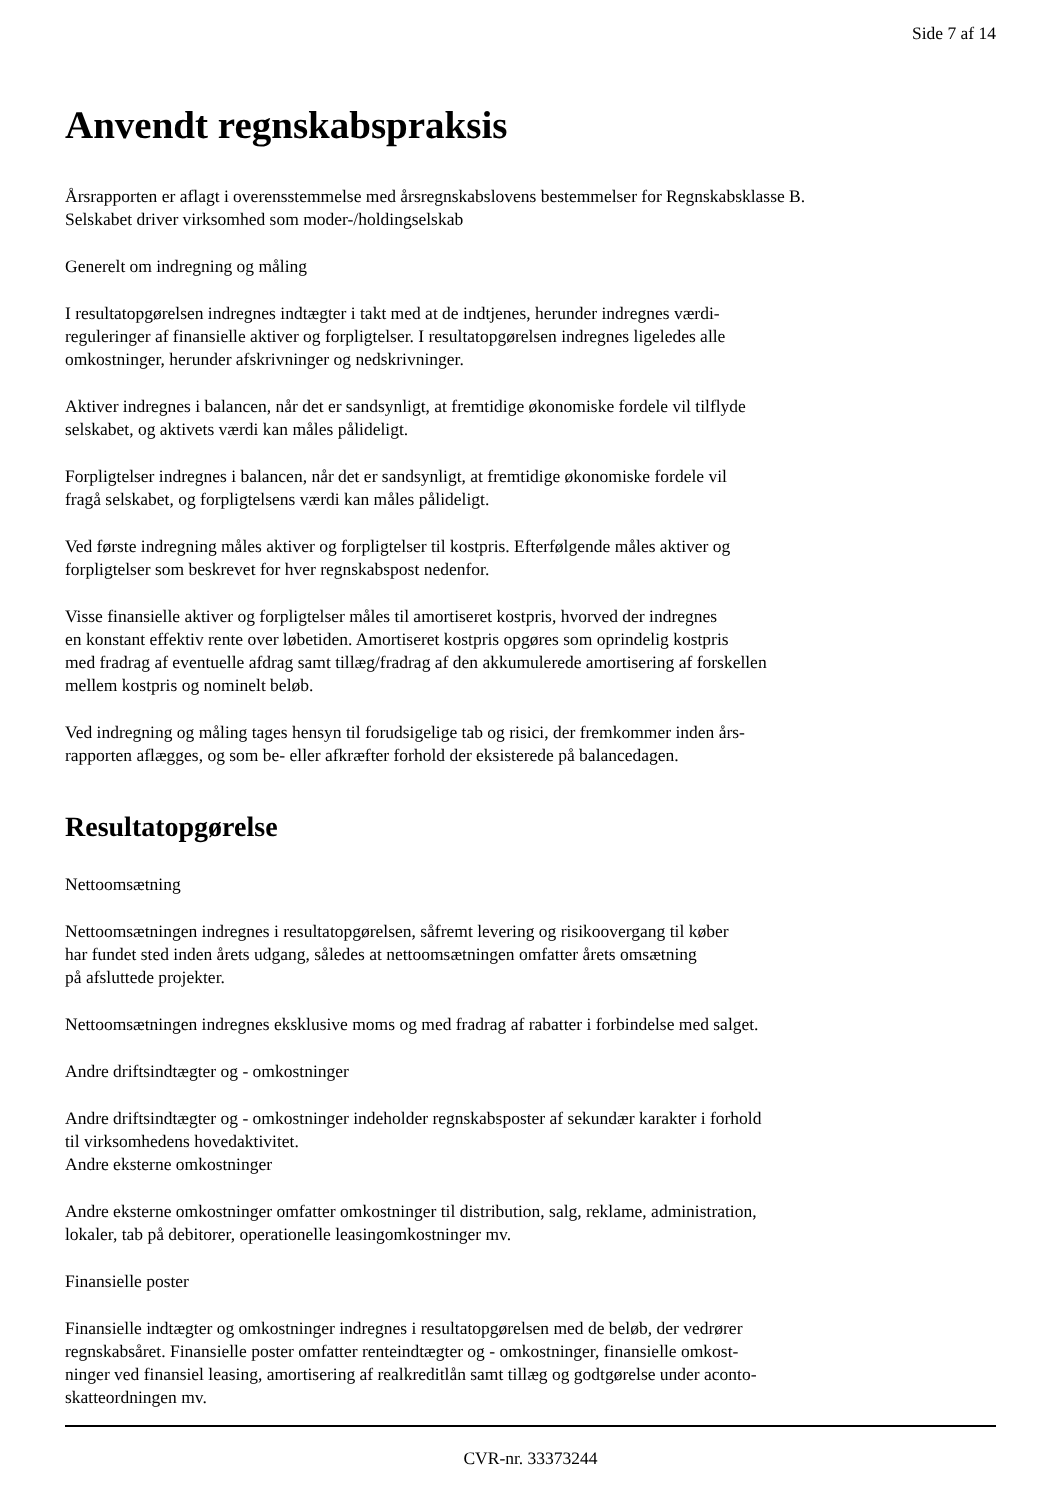Side 7 af 14
Anvendt regnskabspraksis
Årsrapporten er aflagt i overensstemmelse med årsregnskabslovens bestemmelser for Regnskabsklasse B.
Selskabet driver virksomhed som moder-/holdingselskab
Generelt om indregning og måling
I resultatopgørelsen indregnes indtægter i takt med at de indtjenes, herunder indregnes værdi-
reguleringer af finansielle aktiver og forpligtelser. I resultatopgørelsen indregnes ligeledes alle
omkostninger, herunder afskrivninger og nedskrivninger.
Aktiver indregnes i balancen, når det er sandsynligt, at fremtidige økonomiske fordele vil tilflyde
selskabet, og aktivets værdi kan måles pålideligt.
Forpligtelser indregnes i balancen, når det er sandsynligt, at fremtidige økonomiske fordele vil
fragå selskabet, og forpligtelsens værdi kan måles pålideligt.
Ved første indregning måles aktiver og forpligtelser til kostpris. Efterfølgende måles aktiver og
forpligtelser som beskrevet for hver regnskabspost nedenfor.
Visse finansielle aktiver og forpligtelser måles til amortiseret kostpris, hvorved der indregnes
en konstant effektiv rente over løbetiden. Amortiseret kostpris opgøres som oprindelig kostpris
med fradrag af eventuelle afdrag samt tillæg/fradrag af den akkumulerede amortisering af forskellen
mellem kostpris og nominelt beløb.
Ved indregning og måling tages hensyn til forudsigelige tab og risici, der fremkommer inden års-
rapporten aflægges, og som be- eller afkræfter forhold der eksisterede på balancedagen.
Resultatopgørelse
Nettoomsætning
Nettoomsætningen indregnes i resultatopgørelsen, såfremt levering og risikoovergang til køber
har fundet sted inden årets udgang, således at nettoomsætningen omfatter årets omsætning
på afsluttede projekter.
Nettoomsætningen indregnes eksklusive moms og med fradrag af rabatter i forbindelse med salget.
Andre driftsindtægter og - omkostninger
Andre driftsindtægter og - omkostninger indeholder regnskabsposter af sekundær karakter i forhold
til virksomhedens hovedaktivitet.
Andre eksterne omkostninger
Andre eksterne omkostninger omfatter omkostninger til distribution, salg, reklame, administration,
lokaler, tab på debitorer, operationelle leasingomkostninger mv.
Finansielle poster
Finansielle indtægter og omkostninger indregnes i resultatopgørelsen med de beløb, der vedrører
regnskabsåret. Finansielle poster omfatter renteindtægter og - omkostninger, finansielle omkost-
ninger ved finansiel leasing, amortisering af realkreditlån samt tillæg og godtgørelse under aconto-
skatteordningen mv.
CVR-nr. 33373244